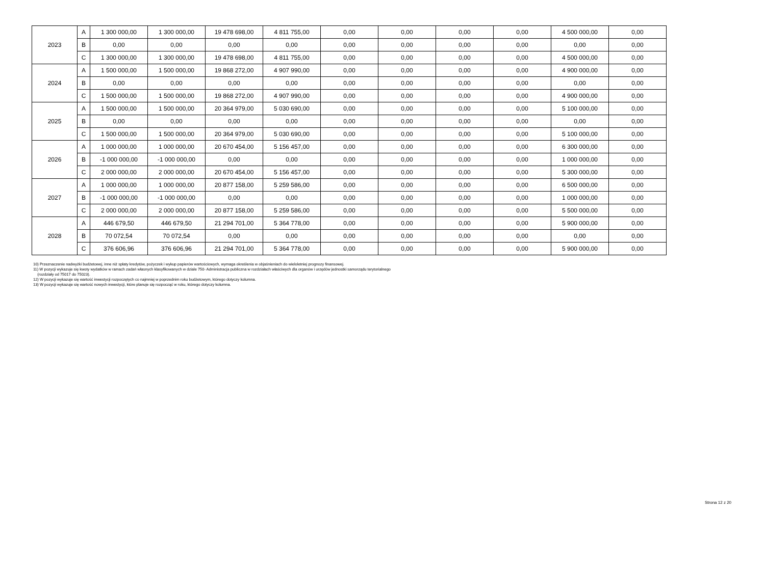| 2023 | A | 1 300 000,00 | 1 300 000,00 | 19 478 698,00 | 4 811 755,00 | 0,00 | 0,00 | 0,00 | 0,00 | 4 500 000,00 | 0,00 |
| | B | 0,00 | 0,00 | 0,00 | 0,00 | 0,00 | 0,00 | 0,00 | 0,00 | 0,00 | 0,00 |
| | C | 1 300 000,00 | 1 300 000,00 | 19 478 698,00 | 4 811 755,00 | 0,00 | 0,00 | 0,00 | 0,00 | 4 500 000,00 | 0,00 |
| 2024 | A | 1 500 000,00 | 1 500 000,00 | 19 868 272,00 | 4 907 990,00 | 0,00 | 0,00 | 0,00 | 0,00 | 4 900 000,00 | 0,00 |
| | B | 0,00 | 0,00 | 0,00 | 0,00 | 0,00 | 0,00 | 0,00 | 0,00 | 0,00 | 0,00 |
| | C | 1 500 000,00 | 1 500 000,00 | 19 868 272,00 | 4 907 990,00 | 0,00 | 0,00 | 0,00 | 0,00 | 4 900 000,00 | 0,00 |
| 2025 | A | 1 500 000,00 | 1 500 000,00 | 20 364 979,00 | 5 030 690,00 | 0,00 | 0,00 | 0,00 | 0,00 | 5 100 000,00 | 0,00 |
| | B | 0,00 | 0,00 | 0,00 | 0,00 | 0,00 | 0,00 | 0,00 | 0,00 | 0,00 | 0,00 |
| | C | 1 500 000,00 | 1 500 000,00 | 20 364 979,00 | 5 030 690,00 | 0,00 | 0,00 | 0,00 | 0,00 | 5 100 000,00 | 0,00 |
| 2026 | A | 1 000 000,00 | 1 000 000,00 | 20 670 454,00 | 5 156 457,00 | 0,00 | 0,00 | 0,00 | 0,00 | 6 300 000,00 | 0,00 |
| | B | -1 000 000,00 | -1 000 000,00 | 0,00 | 0,00 | 0,00 | 0,00 | 0,00 | 0,00 | 1 000 000,00 | 0,00 |
| | C | 2 000 000,00 | 2 000 000,00 | 20 670 454,00 | 5 156 457,00 | 0,00 | 0,00 | 0,00 | 0,00 | 5 300 000,00 | 0,00 |
| 2027 | A | 1 000 000,00 | 1 000 000,00 | 20 877 158,00 | 5 259 586,00 | 0,00 | 0,00 | 0,00 | 0,00 | 6 500 000,00 | 0,00 |
| | B | -1 000 000,00 | -1 000 000,00 | 0,00 | 0,00 | 0,00 | 0,00 | 0,00 | 0,00 | 1 000 000,00 | 0,00 |
| | C | 2 000 000,00 | 2 000 000,00 | 20 877 158,00 | 5 259 586,00 | 0,00 | 0,00 | 0,00 | 0,00 | 5 500 000,00 | 0,00 |
| 2028 | A | 446 679,50 | 446 679,50 | 21 294 701,00 | 5 364 778,00 | 0,00 | 0,00 | 0,00 | 0,00 | 5 900 000,00 | 0,00 |
| | B | 70 072,54 | 70 072,54 | 0,00 | 0,00 | 0,00 | 0,00 | 0,00 | 0,00 | 0,00 | 0,00 |
| | C | 376 606,96 | 376 606,96 | 21 294 701,00 | 5 364 778,00 | 0,00 | 0,00 | 0,00 | 0,00 | 5 900 000,00 | 0,00 |
10) Przeznaczenie nadwyżki budżetowej, inne niż spłaty kredytów, pożyczek i wykup papierów wartościowych, wymaga określenia w objaśnieniach do wieloletniej prognozy finansowej.
11) W pozycji wykazuje się kwoty wydatków w ramach zadań własnych klasyfikowanych w dziale 750- Administracja publiczna w rozdziałach właściwych dla organów i urzędów jednostki samorządu terytorialnego
(rozdziały od 75017 do 75023).
12) W pozycji wykazuje się wartość inwestycji rozpoczętych co najmniej w poprzednim roku budżetowym, którego dotyczy kolumna.
13) W pozycji wykazuje się wartość nowych inwestycji, które planuje się rozpocząć w roku, którego dotyczy kolumna.
Strona 12 z 20